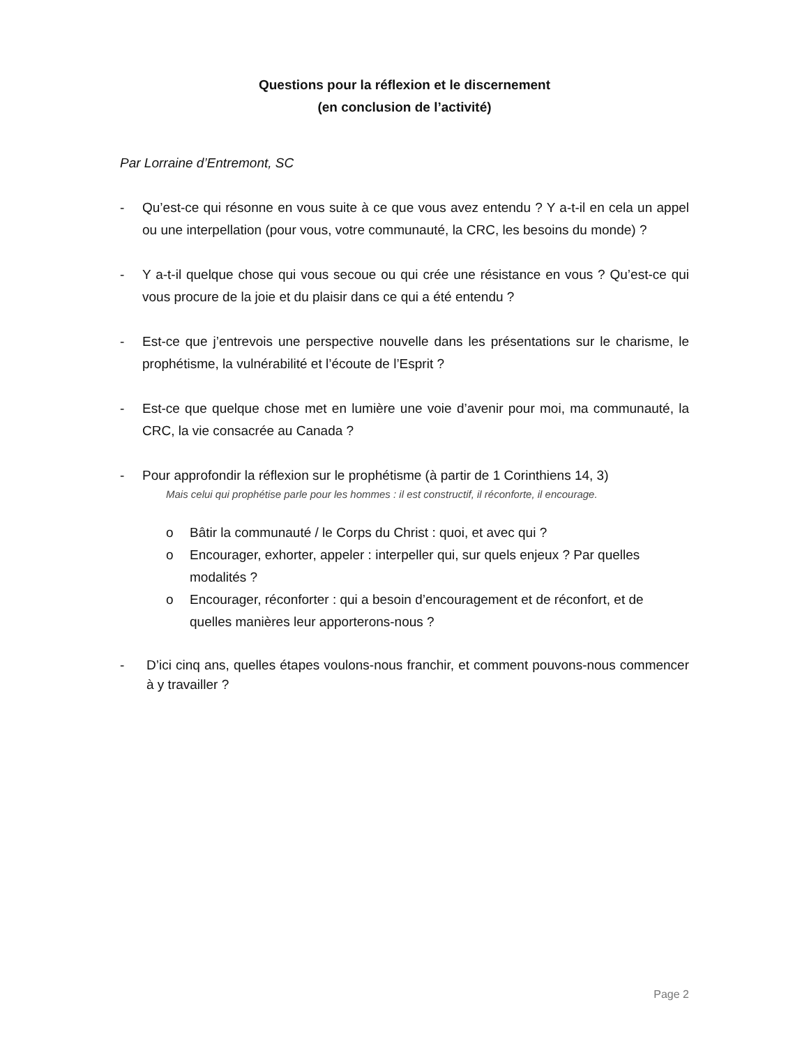Questions pour la réflexion et le discernement
(en conclusion de l’activité)
Par Lorraine d’Entremont, SC
- Qu’est-ce qui résonne en vous suite à ce que vous avez entendu ? Y a-t-il en cela un appel ou une interpellation (pour vous, votre communauté, la CRC, les besoins du monde) ?
- Y a-t-il quelque chose qui vous secoue ou qui crée une résistance en vous ? Qu’est-ce qui vous procure de la joie et du plaisir dans ce qui a été entendu ?
- Est-ce que j’entrevois une perspective nouvelle dans les présentations sur le charisme, le prophétisme, la vulnérabilité et l’écoute de l’Esprit ?
- Est-ce que quelque chose met en lumière une voie d’avenir pour moi, ma communauté, la CRC, la vie consacrée au Canada ?
- Pour approfondir la réflexion sur le prophétisme (à partir de 1 Corinthiens 14, 3)
Mais celui qui prophétise parle pour les hommes : il est constructif, il réconforte, il encourage.
o Bâtir la communauté / le Corps du Christ : quoi, et avec qui ?
o Encourager, exhorter, appeler : interpeller qui, sur quels enjeux ? Par quelles modalités ?
o Encourager, réconforter : qui a besoin d’encouragement et de réconfort, et de quelles manières leur apporterons-nous ?
- D’ici cinq ans, quelles étapes voulons-nous franchir, et comment pouvons-nous commencer à y travailler ?
Page 2